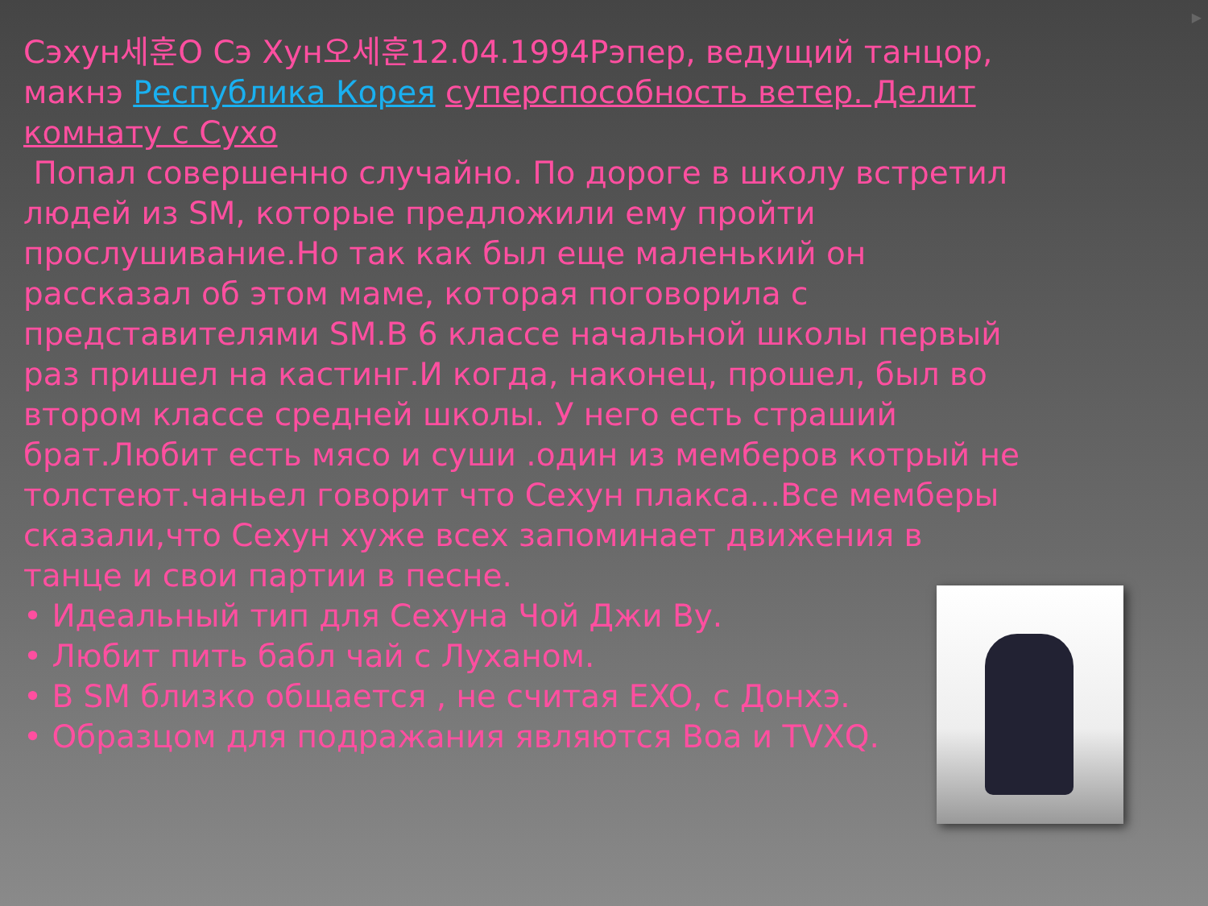▶
Сэхун세훈О Сэ Хун오세훈12.04.1994Рэпер, ведущий танцор, макнэ Республика Корея суперспособность ветер. Делит комнату с Сухо
Попал совершенно случайно. По дороге в школу встретил людей из SM, которые предложили ему пройти прослушивание.Но так как был еще маленький он рассказал об этом маме, которая поговорила с представителями SM.В 6 классе начальной школы первый раз пришел на кастинг.И когда, наконец, прошел, был во втором классе средней школы. У него есть страший брат.Любит есть мясо и суши .один из мемберов котрый не толстеют.чаньел говорит что Сехун плакса…Все мемберы сказали,что Сехун хуже всех запоминает движения в танце и свои партии в песне.
• Идеальный тип для Сехуна Чой Джи Ву.
• Любит пить бабл чай с Луханом.
• В SM близко общается , не считая EXO, с Донхэ.
• Образцом для подражания являются Boa и TVXQ.